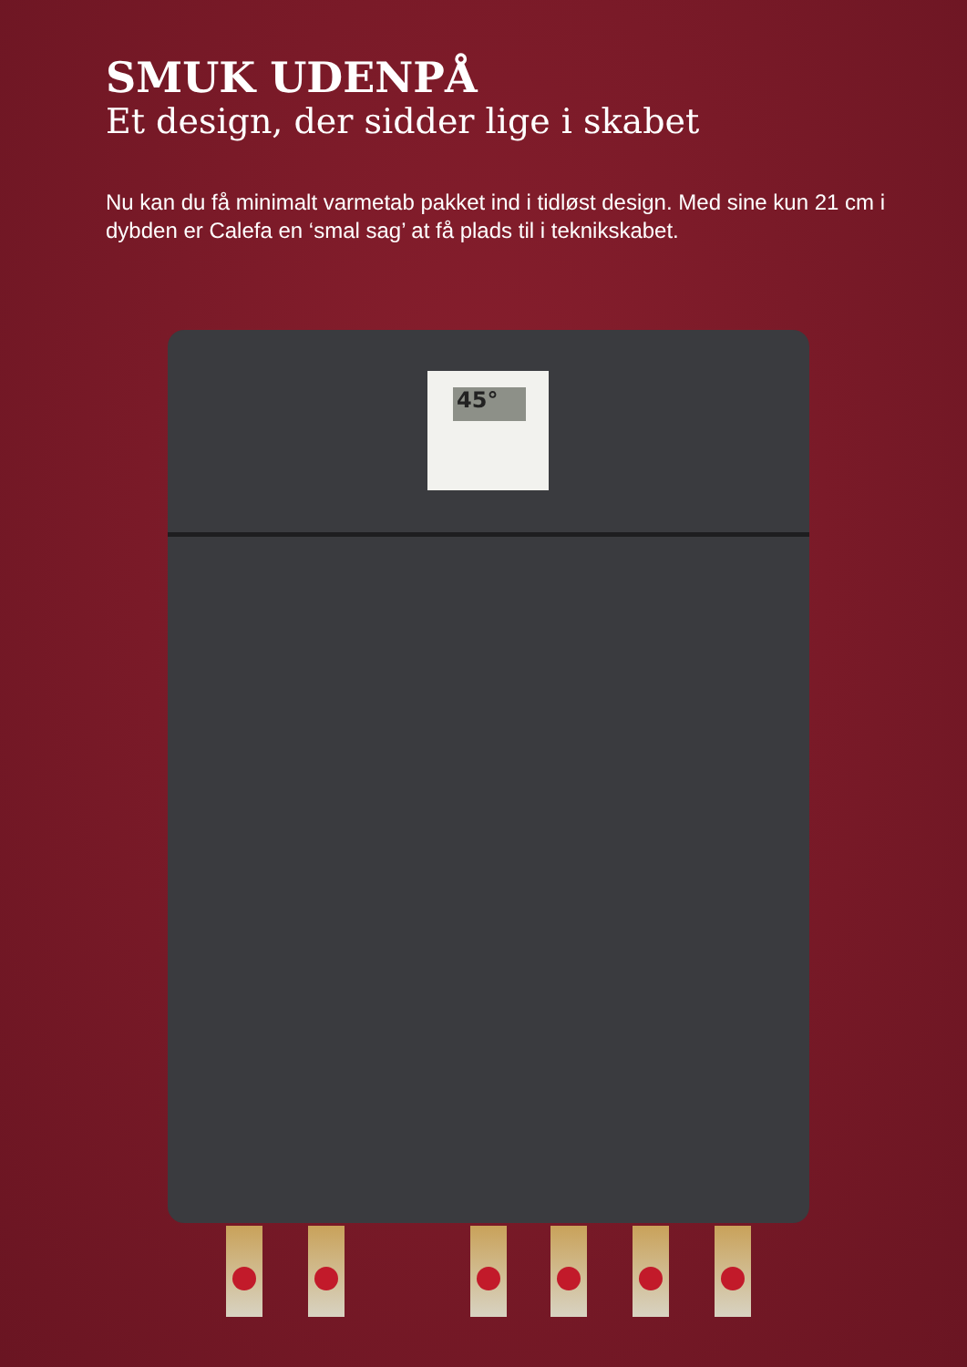SMUK UDENPÅ
Et design, der sidder lige i skabet
Nu kan du få minimalt varmetab pakket ind i tidløst design. Med sine kun 21 cm i dybden er Calefa en ‘smal sag’ at få plads til i teknikskabet.
45°